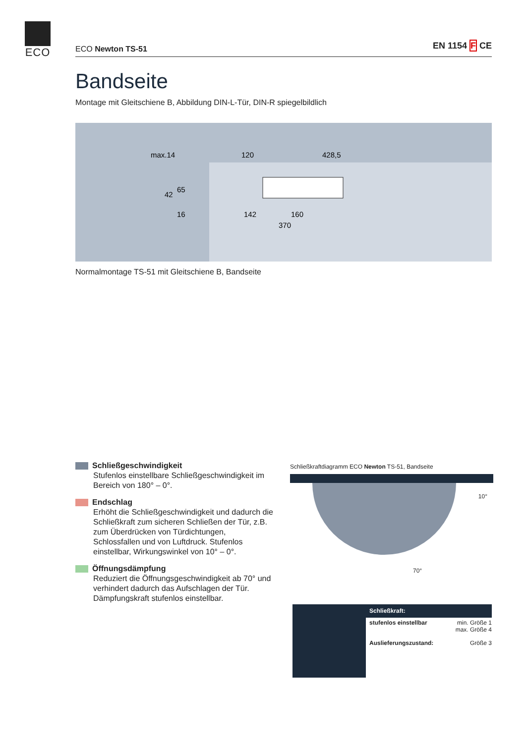ECO
ECO Newton TS-51 EN 1154 F CE
Bandseite
Montage mit Gleitschiene B, Abbildung DIN-L-Tür, DIN-R spiegelbildlich
max.14
120
428,5
142
160
370
42
65
16
Normalmontage TS-51 mit Gleitschiene B, Bandseite
Schließgeschwindigkeit
Stufenlos einstellbare Schließgeschwindigkeit im Bereich von 180° – 0°.
Endschlag
Erhöht die Schließgeschwindigkeit und dadurch die Schließkraft zum sicheren Schließen der Tür, z.B. zum Überdrücken von Türdichtungen, Schlossfallen und von Luftdruck. Stufenlos einstellbar, Wirkungswinkel von 10° – 0°.
Öffnungsdämpfung
Reduziert die Öffnungsgeschwindigkeit ab 70° und verhindert dadurch das Aufschlagen der Tür. Dämpfungskraft stufenlos einstellbar.
Schließkraftdiagramm ECO Newton TS-51, Bandseite
10°
70°
| Schließkraft: | |
| --- | --- |
| stufenlos einstellbar | min. Größe 1 max. Größe 4 |
| Auslieferungszustand: | Größe 3 |